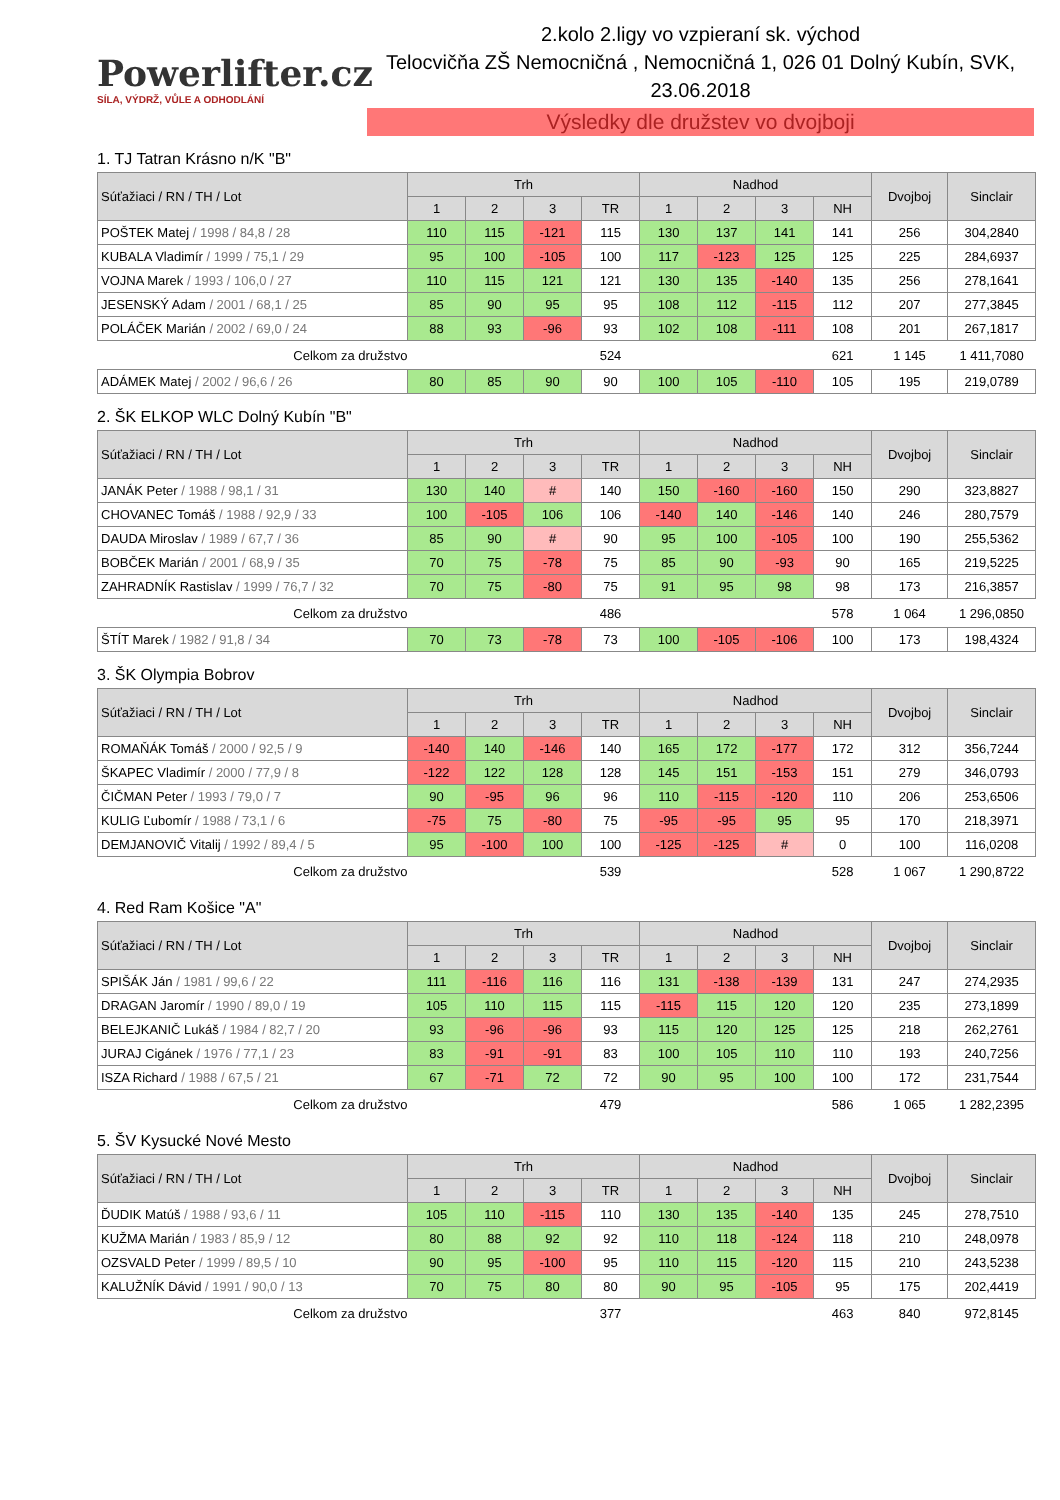Powerlifter.cz
SÍLA, VÝDRŽ, VŮLE A ODHODLÁNÍ
2.kolo 2.ligy vo vzpieraní sk. východ
Telocvičňa ZŠ Nemocničná , Nemocničná 1, 026 01 Dolný Kubín, SVK,
23.06.2018
Výsledky dle družstev vo dvojboji
1. TJ Tatran Krásno n/K "B"
| Súťažiaci / RN / TH / Lot | Trh | | | | Nadhod | | | | Dvojboj | Sinclair |
| --- | --- | --- | --- | --- | --- | --- | --- | --- | --- | --- |
| | 1 | 2 | 3 | TR | 1 | 2 | 3 | NH | | |
| POŠTEK Matej / 1998 / 84,8 / 28 | 110 | 115 | -121 | 115 | 130 | 137 | 141 | 141 | 256 | 304,2840 |
| KUBALA Vladimír / 1999 / 75,1 / 29 | 95 | 100 | -105 | 100 | 117 | -123 | 125 | 125 | 225 | 284,6937 |
| VOJNA Marek / 1993 / 106,0 / 27 | 110 | 115 | 121 | 121 | 130 | 135 | -140 | 135 | 256 | 278,1641 |
| JESENSKÝ Adam / 2001 / 68,1 / 25 | 85 | 90 | 95 | 95 | 108 | 112 | -115 | 112 | 207 | 277,3845 |
| POLÁČEK Marián / 2002 / 69,0 / 24 | 88 | 93 | -96 | 93 | 102 | 108 | -111 | 108 | 201 | 267,1817 |
| Celkom za družstvo | | | | 524 | | | | 621 | 1 145 | 1 411,7080 |
| ADÁMEK Matej / 2002 / 96,6 / 26 | 80 | 85 | 90 | 90 | 100 | 105 | -110 | 105 | 195 | 219,0789 |
2. ŠK ELKOP WLC Dolný Kubín "B"
| Súťažiaci / RN / TH / Lot | Trh | | | | Nadhod | | | | Dvojboj | Sinclair |
| --- | --- | --- | --- | --- | --- | --- | --- | --- | --- | --- |
| | 1 | 2 | 3 | TR | 1 | 2 | 3 | NH | | |
| JANÁK Peter / 1988 / 98,1 / 31 | 130 | 140 | # | 140 | 150 | -160 | -160 | 150 | 290 | 323,8827 |
| CHOVANEC Tomáš / 1988 / 92,9 / 33 | 100 | -105 | 106 | 106 | -140 | 140 | -146 | 140 | 246 | 280,7579 |
| DAUDA Miroslav / 1989 / 67,7 / 36 | 85 | 90 | # | 90 | 95 | 100 | -105 | 100 | 190 | 255,5362 |
| BOBČEK Marián / 2001 / 68,9 / 35 | 70 | 75 | -78 | 75 | 85 | 90 | -93 | 90 | 165 | 219,5225 |
| ZAHRADNÍK Rastislav / 1999 / 76,7 / 32 | 70 | 75 | -80 | 75 | 91 | 95 | 98 | 98 | 173 | 216,3857 |
| Celkom za družstvo | | | | 486 | | | | 578 | 1 064 | 1 296,0850 |
| ŠTÍT Marek / 1982 / 91,8 / 34 | 70 | 73 | -78 | 73 | 100 | -105 | -106 | 100 | 173 | 198,4324 |
3. ŠK Olympia Bobrov
| Súťažiaci / RN / TH / Lot | Trh | | | | Nadhod | | | | Dvojboj | Sinclair |
| --- | --- | --- | --- | --- | --- | --- | --- | --- | --- | --- |
| | 1 | 2 | 3 | TR | 1 | 2 | 3 | NH | | |
| ROMAŇÁK Tomáš / 2000 / 92,5 / 9 | -140 | 140 | -146 | 140 | 165 | 172 | -177 | 172 | 312 | 356,7244 |
| ŠKAPEC Vladimír / 2000 / 77,9 / 8 | -122 | 122 | 128 | 128 | 145 | 151 | -153 | 151 | 279 | 346,0793 |
| ČIČMAN Peter / 1993 / 79,0 / 7 | 90 | -95 | 96 | 96 | 110 | -115 | -120 | 110 | 206 | 253,6506 |
| KULIG Ľubomír / 1988 / 73,1 / 6 | -75 | 75 | -80 | 75 | -95 | -95 | 95 | 95 | 170 | 218,3971 |
| DEMJANOVIČ Vitalij / 1992 / 89,4 / 5 | 95 | -100 | 100 | 100 | -125 | -125 | # | 0 | 100 | 116,0208 |
| Celkom za družstvo | | | | 539 | | | | 528 | 1 067 | 1 290,8722 |
4. Red Ram Košice "A"
| Súťažiaci / RN / TH / Lot | Trh | | | | Nadhod | | | | Dvojboj | Sinclair |
| --- | --- | --- | --- | --- | --- | --- | --- | --- | --- | --- |
| | 1 | 2 | 3 | TR | 1 | 2 | 3 | NH | | |
| SPIŠÁK Ján / 1981 / 99,6 / 22 | 111 | -116 | 116 | 116 | 131 | -138 | -139 | 131 | 247 | 274,2935 |
| DRAGAN Jaromír / 1990 / 89,0 / 19 | 105 | 110 | 115 | 115 | -115 | 115 | 120 | 120 | 235 | 273,1899 |
| BELEJKANIČ Lukáš / 1984 / 82,7 / 20 | 93 | -96 | -96 | 93 | 115 | 120 | 125 | 125 | 218 | 262,2761 |
| JURAJ Cigánek / 1976 / 77,1 / 23 | 83 | -91 | -91 | 83 | 100 | 105 | 110 | 110 | 193 | 240,7256 |
| ISZA Richard / 1988 / 67,5 / 21 | 67 | -71 | 72 | 72 | 90 | 95 | 100 | 100 | 172 | 231,7544 |
| Celkom za družstvo | | | | 479 | | | | 586 | 1 065 | 1 282,2395 |
5. ŠV Kysucké Nové Mesto
| Súťažiaci / RN / TH / Lot | Trh | | | | Nadhod | | | | Dvojboj | Sinclair |
| --- | --- | --- | --- | --- | --- | --- | --- | --- | --- | --- |
| | 1 | 2 | 3 | TR | 1 | 2 | 3 | NH | | |
| ĎUDIK Matúš / 1988 / 93,6 / 11 | 105 | 110 | -115 | 110 | 130 | 135 | -140 | 135 | 245 | 278,7510 |
| KUŽMA Marián / 1983 / 85,9 / 12 | 80 | 88 | 92 | 92 | 110 | 118 | -124 | 118 | 210 | 248,0978 |
| OZSVALD Peter / 1999 / 89,5 / 10 | 90 | 95 | -100 | 95 | 110 | 115 | -120 | 115 | 210 | 243,5238 |
| KALUŽNÍK Dávid / 1991 / 90,0 / 13 | 70 | 75 | 80 | 80 | 90 | 95 | -105 | 95 | 175 | 202,4419 |
| Celkom za družstvo | | | | 377 | | | | 463 | 840 | 972,8145 |